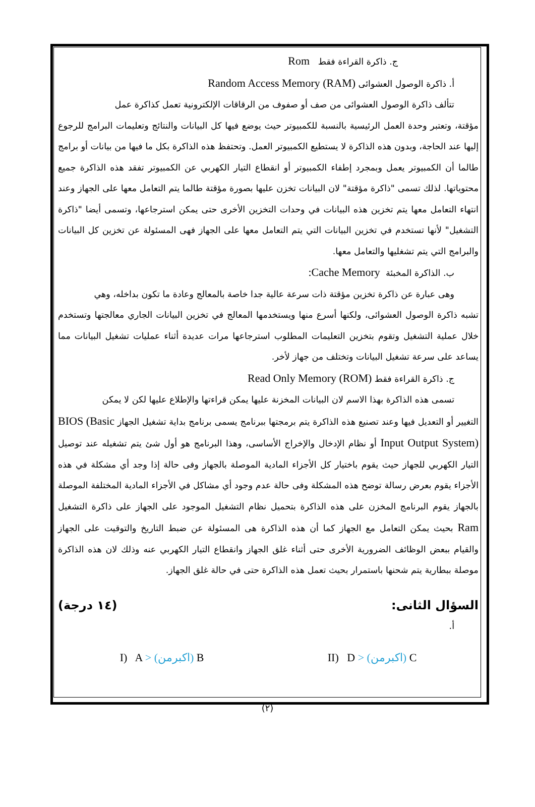ج. ذاكرة القراءة فقط Rom
أ. ذاكرة الوصول العشوائى Random Access Memory (RAM)
تتألف ذاكرة الوصول العشوائى من صف أو صفوف من الرقاقات الإلكترونية تعمل كذاكرة عمل
مؤقتة، وتعتبر وحدة العمل الرئيسية بالنسبة للكمبيوتر حيث يوضع فيها كل البيانات والنتائج وتعليمات البرامج للرجوع إليها عند الحاجة، وبدون هذه الذاكرة لا يستطيع الكمبيوتر العمل. وتحتفظ هذه الذاكرة بكل ما فيها من بيانات أو برامج طالما أن الكمبيوتر يعمل وبمجرد إطفاء الكمبيوتر أو انقطاع التيار الكهربي عن الكمبيوتر تفقد هذه الذاكرة جميع محتوياتها. لذلك تسمى "ذاكرة مؤقتة" لان البيانات تخزن عليها بصورة مؤقتة طالما يتم التعامل معها على الجهاز وعند انتهاء التعامل معها يتم تخزين هذه البيانات في وحدات التخزين الأخرى حتى يمكن استرجاعها، وتسمى أيضا "ذاكرة التشغيل" لأنها تستخدم في تخزين البيانات التي يتم التعامل معها على الجهاز فهى المسئولة عن تخزين كل البيانات والبرامج التي يتم تشغليها والتعامل معها.
ب. الذاكرة المخبئة Cache Memory:
وهى عبارة عن ذاكرة تخزين مؤقتة ذات سرعة عالية جدا خاصة بالمعالج وعادة ما تكون بداخله، وهي
تشبه ذاكرة الوصول العشوائى، ولكنها أسرع منها ويستخدمها المعالج في تخزين البيانات الجاري معالجتها وتستخدم خلال عملية التشغيل وتقوم بتخزين التعليمات المطلوب استرجاعها مرات عديدة أثناء عمليات تشغيل البيانات مما يساعد على سرعة تشغيل البيانات وتختلف من جهاز لأخر.
ج. ذاكرة القراءة فقط Read Only Memory (ROM)
تسمى هذه الذاكرة بهذا الاسم لان البيانات المخزنة عليها يمكن قراءتها والإطلاع عليها لكن لا يمكن
التغيير أو التعديل فيها وعند تصنيع هذه الذاكرة يتم برمجتها ببرنامج يسمى برنامج بداية تشغيل الجهاز BIOS (Basic Input Output System) أو نظام الإدخال والإخراج الأساسى، وهذا البرنامج هو أول شئ يتم تشغيله عند توصيل التيار الكهربي للجهاز حيث يقوم باختيار كل الأجزاء المادية الموصلة بالجهاز وفى حالة إذا وجد أي مشكلة في هذه الأجزاء يقوم بعرض رسالة توضح هذه المشكلة وفى حالة عدم وجود أي مشاكل في الأجزاء المادية المختلفة الموصلة بالجهاز يقوم البرنامج المخزن على هذه الذاكرة بتحميل نظام التشغيل الموجود على الجهاز على ذاكرة التشغيل Ram بحيث يمكن التعامل مع الجهاز كما أن هذه الذاكرة هى المسئولة عن ضبط التاريخ والتوقيت على الجهاز والقيام ببعض الوظائف الضرورية الأخرى حتى أثناء غلق الجهاز وانقطاع التيار الكهربي عنه وذلك لان هذه الذاكرة موصلة ببطارية يتم شحنها باستمرار بحيث تعمل هذه الذاكرة حتى في حالة غلق الجهاز.
السؤال الثانى: (١٤ درجة)
أ.
I) A > (اكبرمن) B II) D > (اكبرمن) C
(٢)